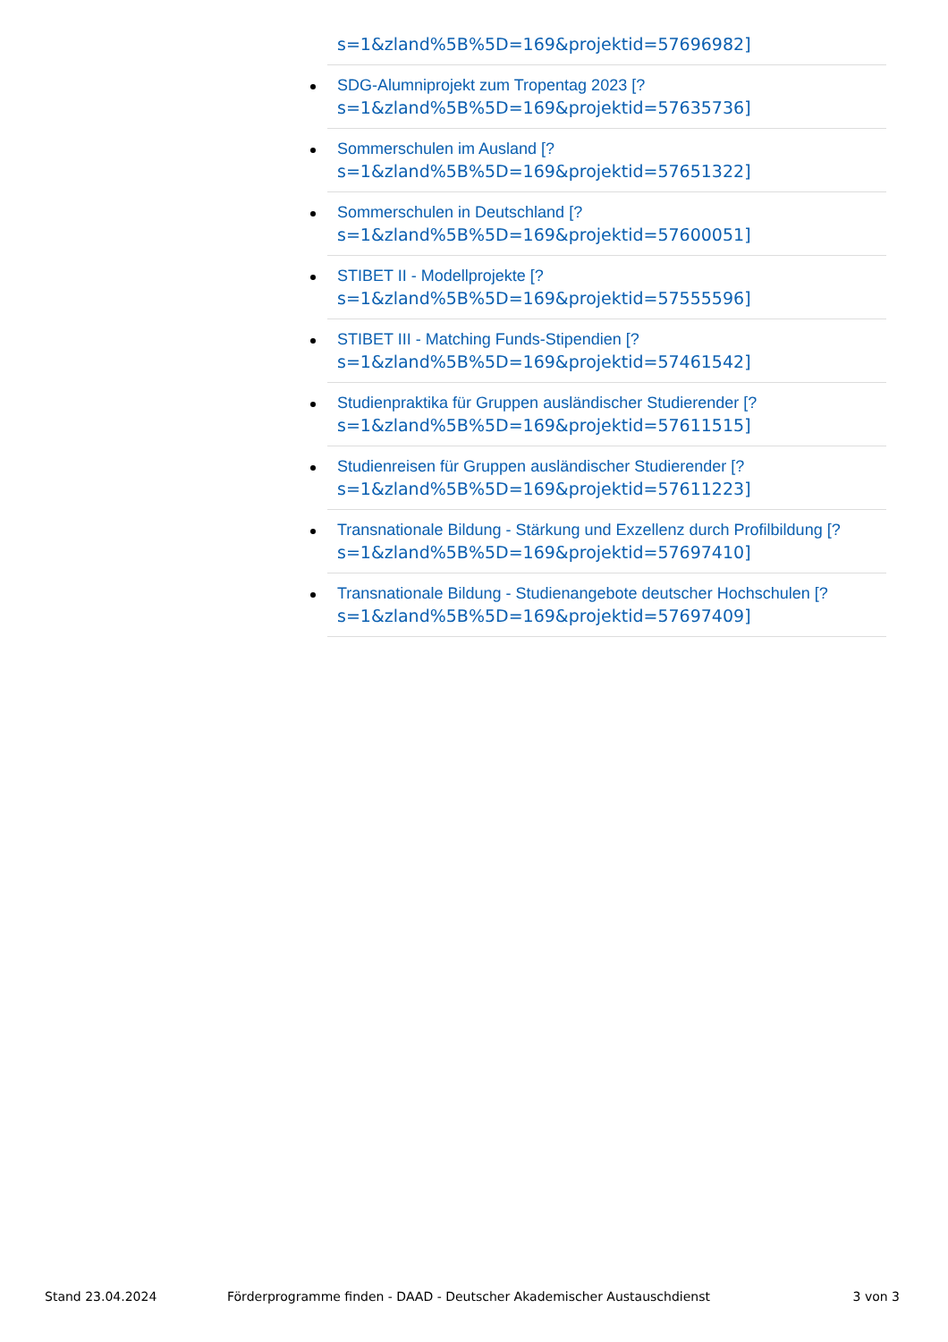s=1&zland%5B%5D=169&projektid=57696982]
SDG-Alumniprojekt zum Tropentag 2023 [?
s=1&zland%5B%5D=169&projektid=57635736]
Sommerschulen im Ausland [?
s=1&zland%5B%5D=169&projektid=57651322]
Sommerschulen in Deutschland [?
s=1&zland%5B%5D=169&projektid=57600051]
STIBET II - Modellprojekte [?
s=1&zland%5B%5D=169&projektid=57555596]
STIBET III - Matching Funds-Stipendien [?
s=1&zland%5B%5D=169&projektid=57461542]
Studienpraktika für Gruppen ausländischer Studierender [?
s=1&zland%5B%5D=169&projektid=57611515]
Studienreisen für Gruppen ausländischer Studierender [?
s=1&zland%5B%5D=169&projektid=57611223]
Transnationale Bildung - Stärkung und Exzellenz durch Profilbildung [?
s=1&zland%5B%5D=169&projektid=57697410]
Transnationale Bildung - Studienangebote deutscher Hochschulen [?
s=1&zland%5B%5D=169&projektid=57697409]
Stand 23.04.2024 Förderprogramme finden - DAAD - Deutscher Akademischer Austauschdienst 3 von 3